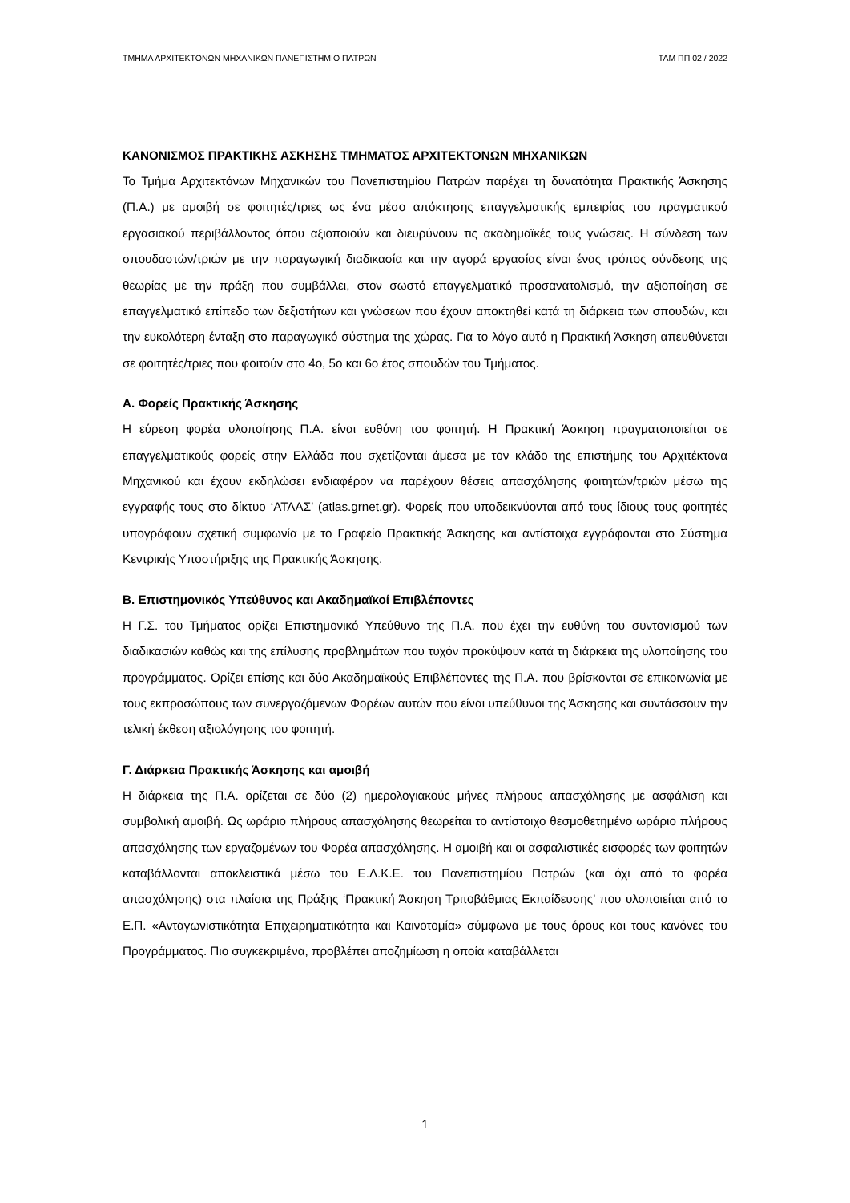ΤΜΗΜΑ ΑΡΧΙΤΕΚΤΟΝΩΝ ΜΗΧΑΝΙΚΩΝ ΠΑΝΕΠΙΣΤΗΜΙΟ ΠΑΤΡΩΝ ΤΑΜ ΠΠ 02 / 2022
ΚΑΝΟΝΙΣΜΟΣ ΠΡΑΚΤΙΚΗΣ ΑΣΚΗΣΗΣ ΤΜΗΜΑΤΟΣ ΑΡΧΙΤΕΚΤΟΝΩΝ ΜΗΧΑΝΙΚΩΝ
Το Τμήμα Αρχιτεκτόνων Μηχανικών του Πανεπιστημίου Πατρών παρέχει τη δυνατότητα Πρακτικής Άσκησης (Π.Α.) με αμοιβή σε φοιτητές/τριες ως ένα μέσο απόκτησης επαγγελματικής εμπειρίας του πραγματικού εργασιακού περιβάλλοντος όπου αξιοποιούν και διευρύνουν τις ακαδημαϊκές τους γνώσεις. Η σύνδεση των σπουδαστών/τριών με την παραγωγική διαδικασία και την αγορά εργασίας είναι ένας τρόπος σύνδεσης της θεωρίας με την πράξη που συμβάλλει, στον σωστό επαγγελματικό προσανατολισμό, την αξιοποίηση σε επαγγελματικό επίπεδο των δεξιοτήτων και γνώσεων που έχουν αποκτηθεί κατά τη διάρκεια των σπουδών, και την ευκολότερη ένταξη στο παραγωγικό σύστημα της χώρας. Για το λόγο αυτό η Πρακτική Άσκηση απευθύνεται σε φοιτητές/τριες που φοιτούν στο 4ο, 5ο και 6ο έτος σπουδών του Τμήματος.
Α. Φορείς Πρακτικής Άσκησης
Η εύρεση φορέα υλοποίησης Π.Α. είναι ευθύνη του φοιτητή. Η Πρακτική Άσκηση πραγματοποιείται σε επαγγελματικούς φορείς στην Ελλάδα που σχετίζονται άμεσα με τον κλάδο της επιστήμης του Αρχιτέκτονα Μηχανικού και έχουν εκδηλώσει ενδιαφέρον να παρέχουν θέσεις απασχόλησης φοιτητών/τριών μέσω της εγγραφής τους στο δίκτυο ‘ΑΤΛΑΣ’ (atlas.grnet.gr). Φορείς που υποδεικνύονται από τους ίδιους τους φοιτητές υπογράφουν σχετική συμφωνία με το Γραφείο Πρακτικής Άσκησης και αντίστοιχα εγγράφονται στο Σύστημα Κεντρικής Υποστήριξης της Πρακτικής Άσκησης.
Β. Επιστημονικός Υπεύθυνος και Ακαδημαϊκοί Επιβλέποντες
Η Γ.Σ. του Τμήματος ορίζει Επιστημονικό Υπεύθυνο της Π.Α. που έχει την ευθύνη του συντονισμού των διαδικασιών καθώς και της επίλυσης προβλημάτων που τυχόν προκύψουν κατά τη διάρκεια της υλοποίησης του προγράμματος. Ορίζει επίσης και δύο Ακαδημαϊκούς Επιβλέποντες της Π.Α. που βρίσκονται σε επικοινωνία με τους εκπροσώπους των συνεργαζόμενων Φορέων αυτών που είναι υπεύθυνοι της Άσκησης και συντάσσουν την τελική έκθεση αξιολόγησης του φοιτητή.
Γ. Διάρκεια Πρακτικής Άσκησης και αμοιβή
Η διάρκεια της Π.Α. ορίζεται σε δύο (2) ημερολογιακούς μήνες πλήρους απασχόλησης με ασφάλιση και συμβολική αμοιβή. Ως ωράριο πλήρους απασχόλησης θεωρείται το αντίστοιχο θεσμοθετημένο ωράριο πλήρους απασχόλησης των εργαζομένων του Φορέα απασχόλησης. Η αμοιβή και οι ασφαλιστικές εισφορές των φοιτητών καταβάλλονται αποκλειστικά μέσω του Ε.Λ.Κ.Ε. του Πανεπιστημίου Πατρών (και όχι από το φορέα απασχόλησης) στα πλαίσια της Πράξης ‘Πρακτική Άσκηση Τριτοβάθμιας Εκπαίδευσης’ που υλοποιείται από το Ε.Π. «Ανταγωνιστικότητα Επιχειρηματικότητα και Καινοτομία» σύμφωνα με τους όρους και τους κανόνες του Προγράμματος. Πιο συγκεκριμένα, προβλέπει αποζημίωση η οποία καταβάλλεται
1